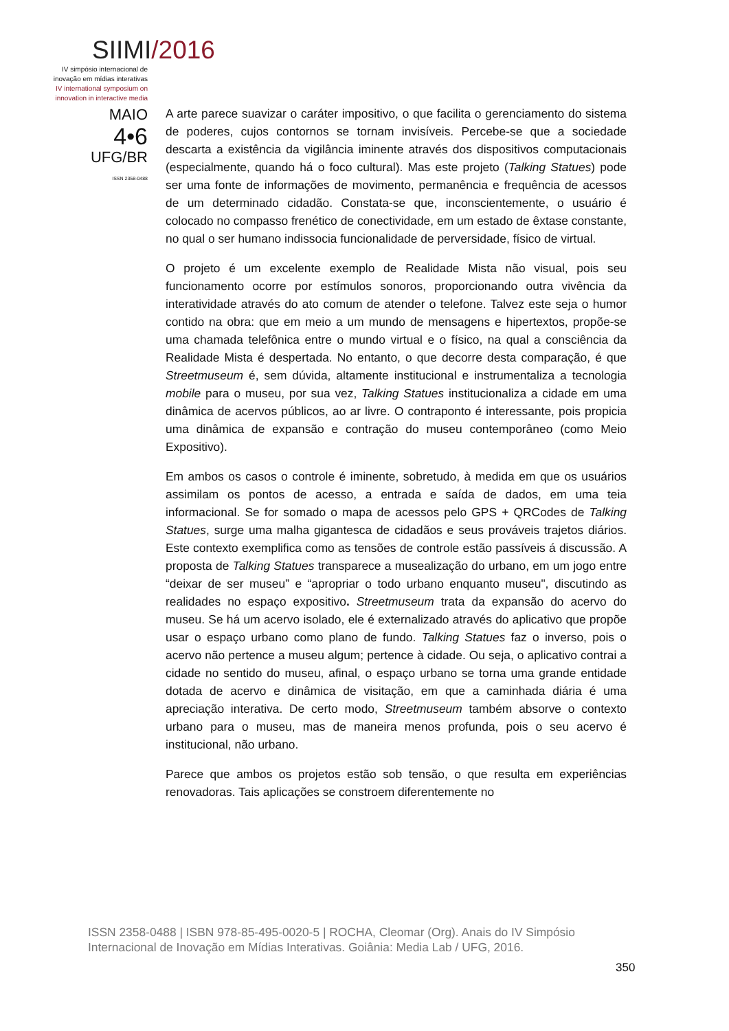SIIMI/2016
IV simpósio internacional de inovação em mídias interativas
IV international symposium on innovation in interactive media
MAIO
4•6
UFG/BR
ISSN 2358-0488
A arte parece suavizar o caráter impositivo, o que facilita o gerenciamento do sistema de poderes, cujos contornos se tornam invisíveis. Percebe-se que a sociedade descarta a existência da vigilância iminente através dos dispositivos computacionais (especialmente, quando há o foco cultural). Mas este projeto (Talking Statues) pode ser uma fonte de informações de movimento, permanência e frequência de acessos de um determinado cidadão. Constata-se que, inconscientemente, o usuário é colocado no compasso frenético de conectividade, em um estado de êxtase constante, no qual o ser humano indissocia funcionalidade de perversidade, físico de virtual.
O projeto é um excelente exemplo de Realidade Mista não visual, pois seu funcionamento ocorre por estímulos sonoros, proporcionando outra vivência da interatividade através do ato comum de atender o telefone. Talvez este seja o humor contido na obra: que em meio a um mundo de mensagens e hipertextos, propõe-se uma chamada telefônica entre o mundo virtual e o físico, na qual a consciência da Realidade Mista é despertada. No entanto, o que decorre desta comparação, é que Streetmuseum é, sem dúvida, altamente institucional e instrumentaliza a tecnologia mobile para o museu, por sua vez, Talking Statues institucionaliza a cidade em uma dinâmica de acervos públicos, ao ar livre. O contraponto é interessante, pois propicia uma dinâmica de expansão e contração do museu contemporâneo (como Meio Expositivo).
Em ambos os casos o controle é iminente, sobretudo, à medida em que os usuários assimilam os pontos de acesso, a entrada e saída de dados, em uma teia informacional. Se for somado o mapa de acessos pelo GPS + QRCodes de Talking Statues, surge uma malha gigantesca de cidadãos e seus prováveis trajetos diários. Este contexto exemplifica como as tensões de controle estão passíveis á discussão. A proposta de Talking Statues transparece a musealização do urbano, em um jogo entre “deixar de ser museu” e “apropriar o todo urbano enquanto museu", discutindo as realidades no espaço expositivo. Streetmuseum trata da expansão do acervo do museu. Se há um acervo isolado, ele é externalizado através do aplicativo que propõe usar o espaço urbano como plano de fundo. Talking Statues faz o inverso, pois o acervo não pertence a museu algum; pertence à cidade. Ou seja, o aplicativo contrai a cidade no sentido do museu, afinal, o espaço urbano se torna uma grande entidade dotada de acervo e dinâmica de visitação, em que a caminhada diária é uma apreciação interativa. De certo modo, Streetmuseum também absorve o contexto urbano para o museu, mas de maneira menos profunda, pois o seu acervo é institucional, não urbano.
Parece que ambos os projetos estão sob tensão, o que resulta em experiências renovadoras. Tais aplicações se constroem diferentemente no
ISSN 2358-0488 | ISBN 978-85-495-0020-5 | ROCHA, Cleomar (Org). Anais do IV Simpósio Internacional de Inovação em Mídias Interativas. Goiânia: Media Lab / UFG, 2016.
350